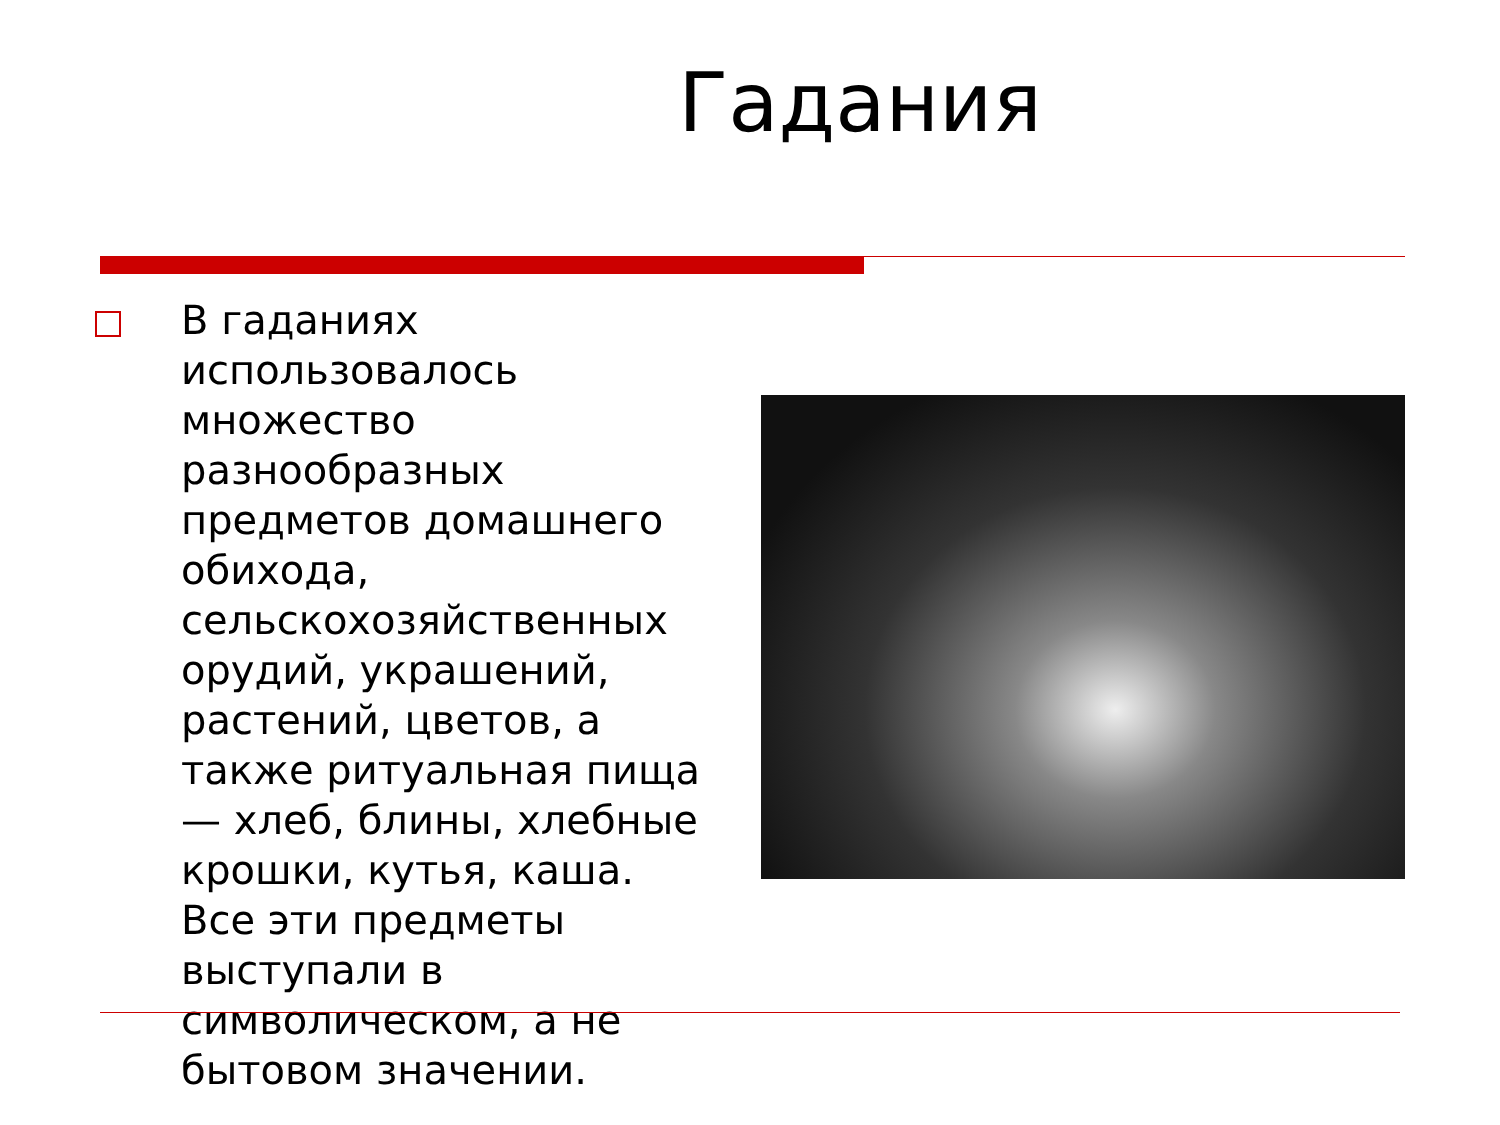Гадания
В гаданиях использовалось множество разнообразных предметов домашнего обихода, сельскохозяйственных орудий, украшений, растений, цветов, а также ритуальная пища — хлеб, блины, хлебные крошки, кутья, каша. Все эти предметы выступали в символическом, а не бытовом значении.